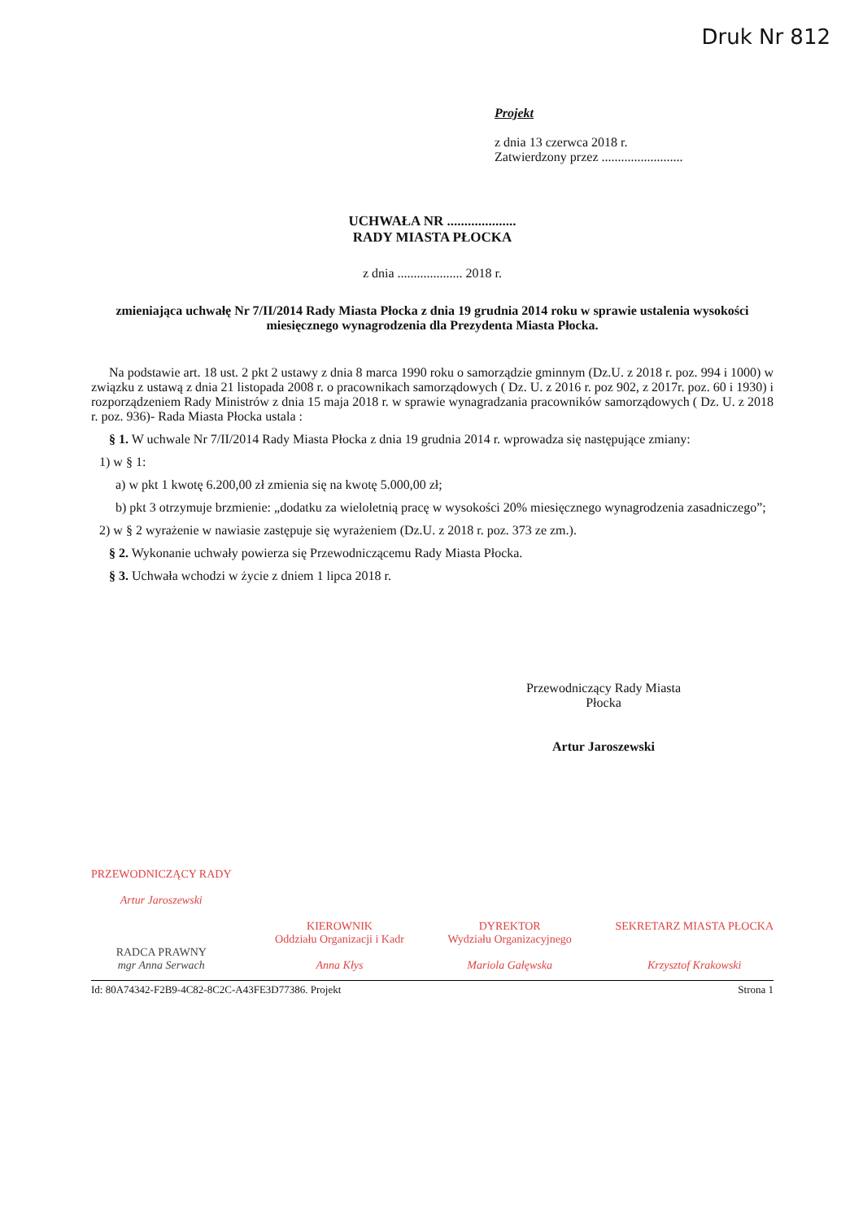Druk Nr 812
Projekt
z dnia 13 czerwca 2018 r.
Zatwierdzony przez .........................
UCHWAŁA NR ....................
RADY MIASTA PŁOCKA
z dnia .................... 2018 r.
zmieniająca uchwałę Nr 7/II/2014 Rady Miasta Płocka z dnia 19 grudnia 2014 roku w sprawie ustalenia wysokości miesięcznego wynagrodzenia dla Prezydenta Miasta Płocka.
Na podstawie art. 18 ust. 2 pkt 2 ustawy z dnia 8 marca 1990 roku o samorządzie gminnym (Dz.U. z 2018 r. poz. 994 i 1000) w związku z ustawą z dnia 21 listopada 2008 r. o pracownikach samorządowych ( Dz. U. z 2016 r. poz 902, z 2017r. poz. 60 i 1930) i rozporządzeniem Rady Ministrów z dnia 15 maja 2018 r. w sprawie wynagradzania pracowników samorządowych ( Dz. U. z 2018 r. poz. 936)- Rada Miasta Płocka ustala :
§ 1. W uchwale Nr 7/II/2014 Rady Miasta Płocka z dnia 19 grudnia 2014 r. wprowadza się następujące zmiany:
1) w § 1:
a) w pkt 1 kwotę 6.200,00 zł zmienia się na kwotę 5.000,00 zł;
b) pkt 3 otrzymuje brzmienie: „dodatku za wieloletnią pracę w wysokości 20% miesięcznego wynagrodzenia zasadniczego”;
2) w § 2 wyrażenie w nawiasie zastępuje się wyrażeniem (Dz.U. z 2018 r. poz. 373 ze zm.).
§ 2. Wykonanie uchwały powierza się Przewodniczącemu Rady Miasta Płocka.
§ 3. Uchwała wchodzi w życie z dniem 1 lipca 2018 r.
Przewodniczący Rady Miasta
Płocka
Artur Jaroszewski
PRZEWODNICZĄCY RADY
Artur Jaroszewski
RADCA PRAWNY
mgr Anna Serwach
KIEROWNIK
Oddziału Organizacji i Kadr
Anna Kłys
DYREKTOR
Wydziału Organizacyjnego
Mariola Gałęwska
SEKRETARZ MIASTA PŁOCKA
Krzysztof Krakowski
Id: 80A74342-F2B9-4C82-8C2C-A43FE3D77386. Projekt Strona 1